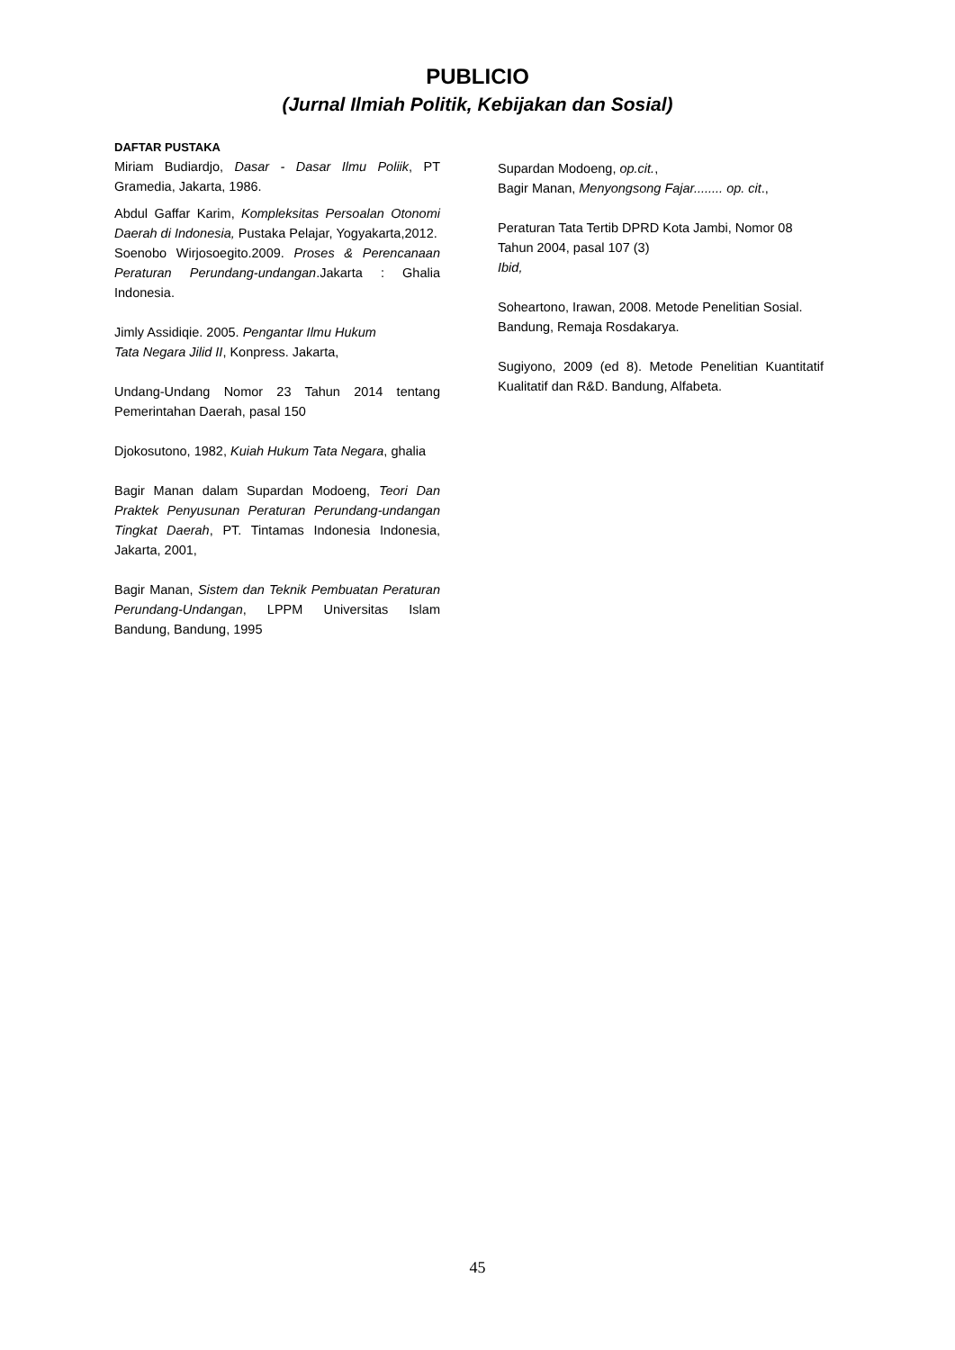PUBLICIO
(Jurnal Ilmiah Politik, Kebijakan dan Sosial)
DAFTAR PUSTAKA
Miriam Budiardjo, Dasar - Dasar Ilmu Poliik, PT Gramedia, Jakarta, 1986.
Abdul Gaffar Karim, Kompleksitas Persoalan Otonomi Daerah di Indonesia, Pustaka Pelajar, Yogyakarta,2012.
Soenobo Wirjosoegito.2009. Proses & Perencanaan Peraturan Perundang-undangan.Jakarta : Ghalia Indonesia.
Jimly Assidiqie. 2005. Pengantar Ilmu Hukum
Tata Negara Jilid II, Konpress. Jakarta,
Undang-Undang Nomor 23 Tahun 2014 tentang Pemerintahan Daerah, pasal 150
Djokosutono, 1982, Kuiah Hukum Tata Negara, ghalia
Bagir Manan dalam Supardan Modoeng, Teori Dan Praktek Penyusunan Peraturan Perundang-undangan Tingkat Daerah, PT. Tintamas Indonesia Indonesia, Jakarta, 2001,
Bagir Manan, Sistem dan Teknik Pembuatan Peraturan Perundang-Undangan, LPPM Universitas Islam Bandung, Bandung, 1995
Supardan Modoeng, op.cit.,
Bagir Manan, Menyongsong Fajar........ op. cit.,
Peraturan Tata Tertib DPRD Kota Jambi, Nomor 08 Tahun 2004, pasal 107 (3)
Ibid,
Soheartono, Irawan, 2008. Metode Penelitian Sosial. Bandung, Remaja Rosdakarya.
Sugiyono, 2009 (ed 8). Metode Penelitian Kuantitatif Kualitatif dan R&D. Bandung, Alfabeta.
45